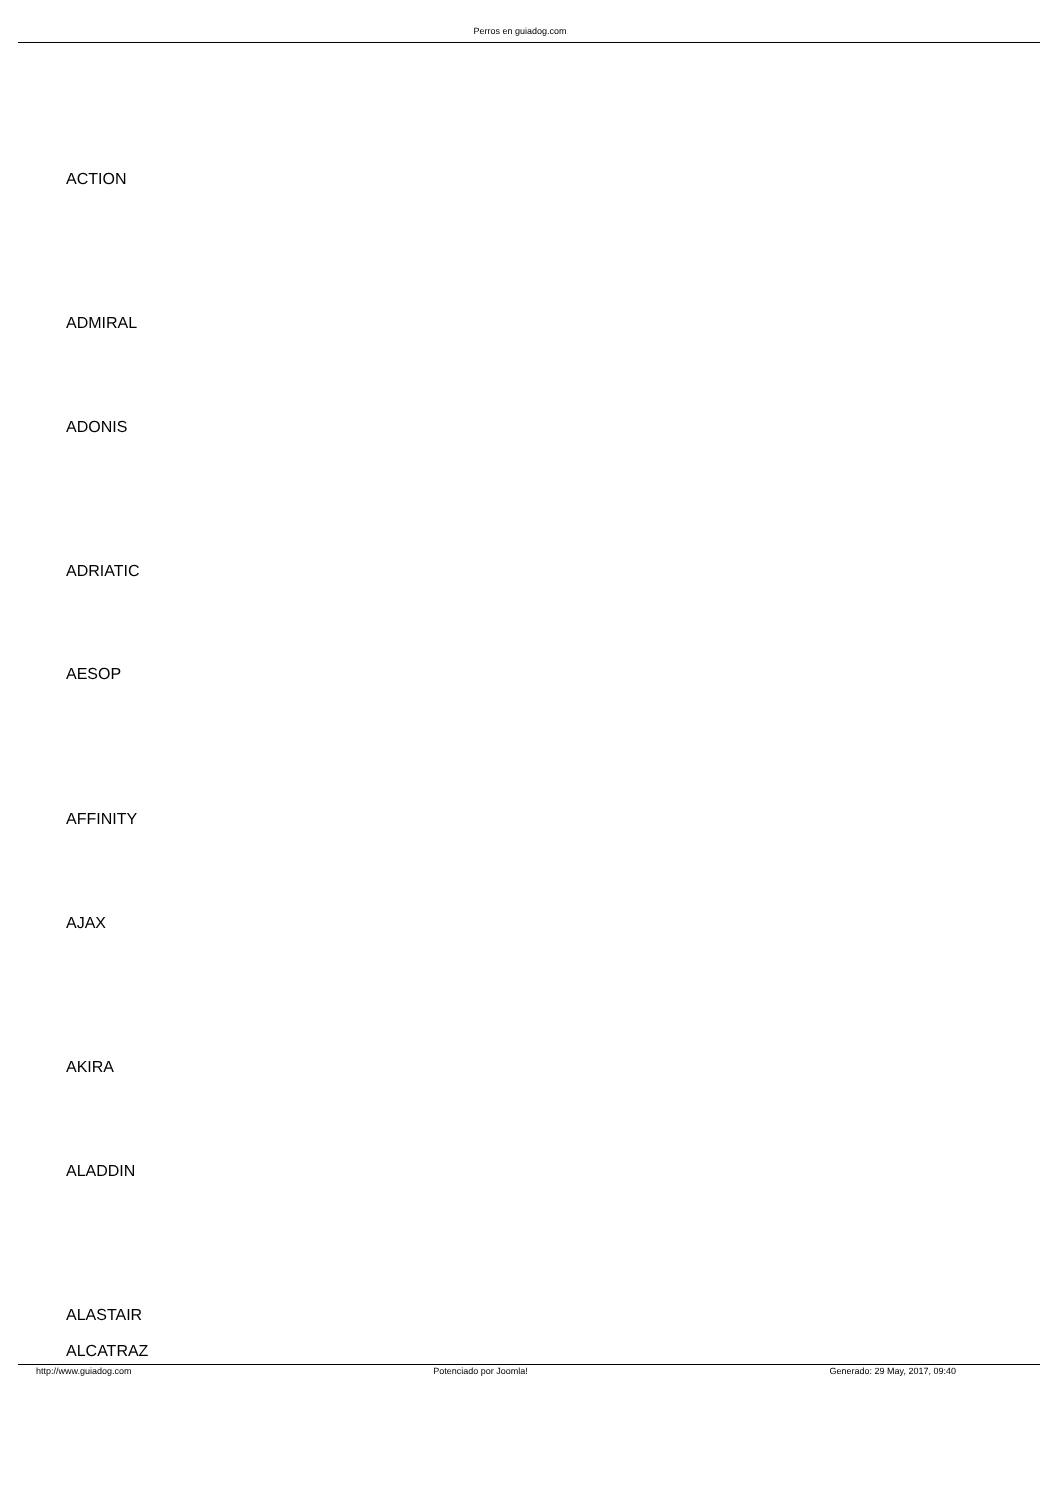Perros en guiadog.com
ACTION
ADMIRAL
ADONIS
ADRIATIC
AESOP
AFFINITY
AJAX
AKIRA
ALADDIN
ALASTAIR
ALCATRAZ
http://www.guiadog.com Potenciado por Joomla! Generado: 29 May, 2017, 09:40